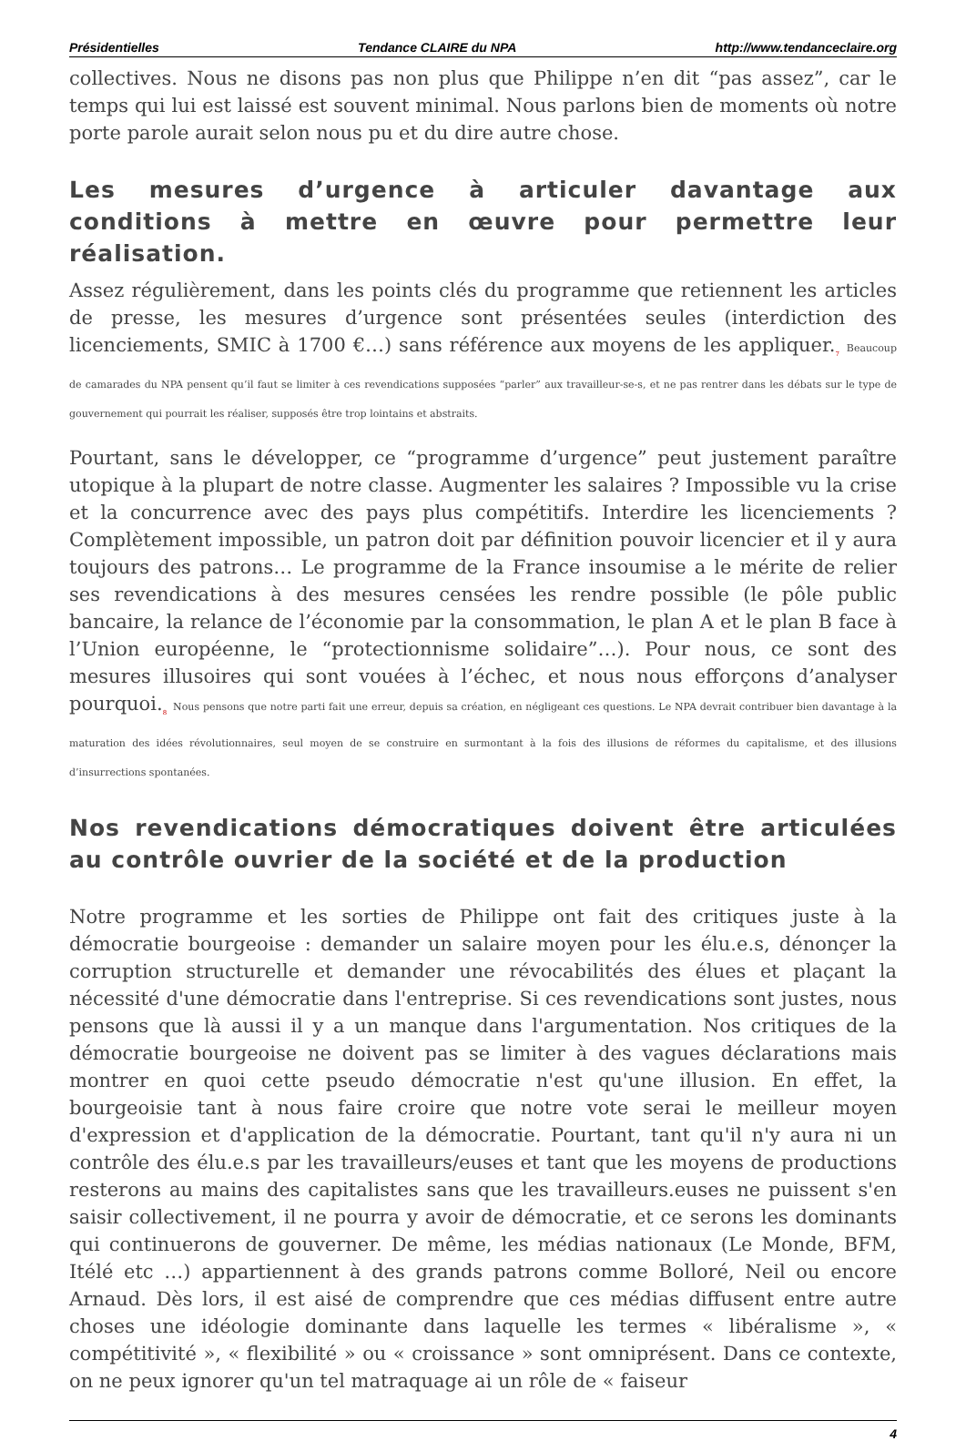Présidentielles Tendance CLAIRE du NPA http://www.tendanceclaire.org
collectives. Nous ne disons pas non plus que Philippe n’en dit “pas assez”, car le temps qui lui est laissé est souvent minimal. Nous parlons bien de moments où notre porte parole aurait selon nous pu et du dire autre chose.
Les mesures d’urgence à articuler davantage aux conditions à mettre en œuvre pour permettre leur réalisation.
Assez régulièrement, dans les points clés du programme que retiennent les articles de presse, les mesures d’urgence sont présentées seules (interdiction des licenciements, SMIC à 1700 €…) sans référence aux moyens de les appliquer.<sub>7</sub> Beaucoup de camarades du NPA pensent qu’il faut se limiter à ces revendications supposées “parler” aux travailleur-se-s, et ne pas rentrer dans les débats sur le type de gouvernement qui pourrait les réaliser, supposés être trop lointains et abstraits.
Pourtant, sans le développer, ce “programme d’urgence” peut justement paraître utopique à la plupart de notre classe. Augmenter les salaires ? Impossible vu la crise et la concurrence avec des pays plus compétitifs. Interdire les licenciements ? Complètement impossible, un patron doit par définition pouvoir licencier et il y aura toujours des patrons… Le programme de la France insoumise a le mérite de relier ses revendications à des mesures censées les rendre possible (le pôle public bancaire, la relance de l’économie par la consommation, le plan A et le plan B face à l’Union européenne, le “protectionnisme solidaire”…). Pour nous, ce sont des mesures illusoires qui sont vouées à l’échec, et nous nous efforçons d’analyser pourquoi.<sub>8</sub> Nous pensons que notre parti fait une erreur, depuis sa création, en négligeant ces questions. Le NPA devrait contribuer bien davantage à la maturation des idées révolutionnaires, seul moyen de se construire en surmontant à la fois des illusions de réformes du capitalisme, et des illusions d’insurrections spontanées.
Nos revendications démocratiques doivent être articulées au contrôle ouvrier de la société et de la production
Notre programme et les sorties de Philippe ont fait des critiques juste à la démocratie bourgeoise : demander un salaire moyen pour les élu.e.s, dénonçer la corruption structurelle et demander une révocabilités des élues et plaçant la nécessité d'une démocratie dans l'entreprise. Si ces revendications sont justes, nous pensons que là aussi il y a un manque dans l'argumentation. Nos critiques de la démocratie bourgeoise ne doivent pas se limiter à des vagues déclarations mais montrer en quoi cette pseudo démocratie n'est qu'une illusion. En effet, la bourgeoisie tant à nous faire croire que notre vote serai le meilleur moyen d'expression et d'application de la démocratie. Pourtant, tant qu'il n'y aura ni un contrôle des élu.e.s par les travailleurs/euses et tant que les moyens de productions resterons au mains des capitalistes sans que les travailleurs.euses ne puissent s'en saisir collectivement, il ne pourra y avoir de démocratie, et ce serons les dominants qui continuerons de gouverner. De même, les médias nationaux (Le Monde, BFM, Itélé etc …) appartiennent à des grands patrons comme Bolloré, Neil ou encore Arnaud. Dès lors, il est aisé de comprendre que ces médias diffusent entre autre choses une idéologie dominante dans laquelle les termes « libéralisme », « compétitivité », « flexibilité » ou « croissance » sont omniprésent. Dans ce contexte, on ne peux ignorer qu'un tel matraquage ai un rôle de « faiseur
4